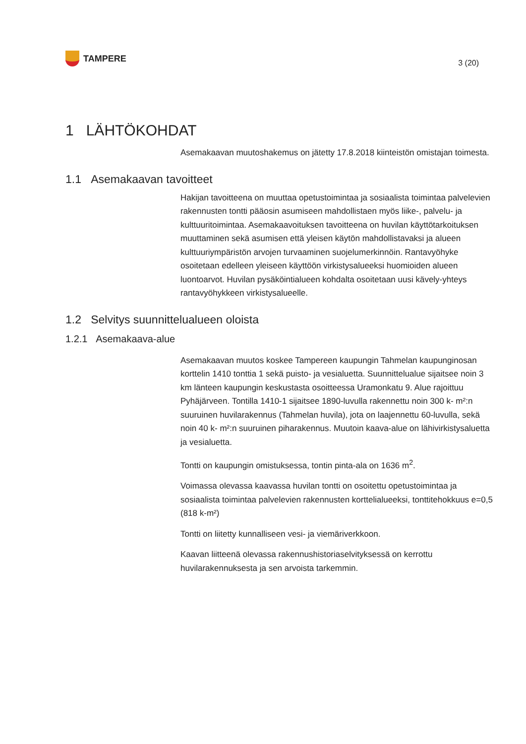TAMPERE
3 (20)
1 LÄHTÖKOHDAT
Asemakaavan muutoshakemus on jätetty 17.8.2018 kiinteistön omistajan toimesta.
1.1 Asemakaavan tavoitteet
Hakijan tavoitteena on muuttaa opetustoimintaa ja sosiaalista toimintaa palvelevien rakennusten tontti pääosin asumiseen mahdollistaen myös liike-, palvelu- ja kulttuuritoimintaa. Asemakaavoituksen tavoitteena on huvilan käyttötarkoituksen muuttaminen sekä asumisen että yleisen käytön mahdollistavaksi ja alueen kulttuuriympäristön arvojen turvaaminen suojelumerkinnöin. Rantavyöhyke osoitetaan edelleen yleiseen käyttöön virkistysalueeksi huomioiden alueen luontoarvot. Huvilan pysäköintialueen kohdalta osoitetaan uusi kävely-yhteys rantavyöhykkeen virkistysalueelle.
1.2 Selvitys suunnittelualueen oloista
1.2.1 Asemakaava-alue
Asemakaavan muutos koskee Tampereen kaupungin Tahmelan kaupunginosan korttelin 1410 tonttia 1 sekä puisto- ja vesialuetta. Suunnittelualue sijaitsee noin 3 km länteen kaupungin keskustasta osoitteessa Uramonkatu 9. Alue rajoittuu Pyhäjärveen. Tontilla 1410-1 sijaitsee 1890-luvulla rakennettu noin 300 k- m²:n suuruinen huvilarakennus (Tahmelan huvila), jota on laajennettu 60-luvulla, sekä noin 40 k- m²:n suuruinen piharakennus. Muutoin kaava-alue on lähivirkistysaluetta ja vesialuetta.
Tontti on kaupungin omistuksessa, tontin pinta-ala on 1636 m<sup>2</sup>.
Voimassa olevassa kaavassa huvilan tontti on osoitettu opetustoimintaa ja sosiaalista toimintaa palvelevien rakennusten korttelialueeksi, tonttitehokkuus e=0,5 (818 k-m²)
Tontti on liitetty kunnalliseen vesi- ja viemäriverkkoon.
Kaavan liitteenä olevassa rakennushistoriaselvityksessä on kerrottu huvilarakennuksesta ja sen arvoista tarkemmin.